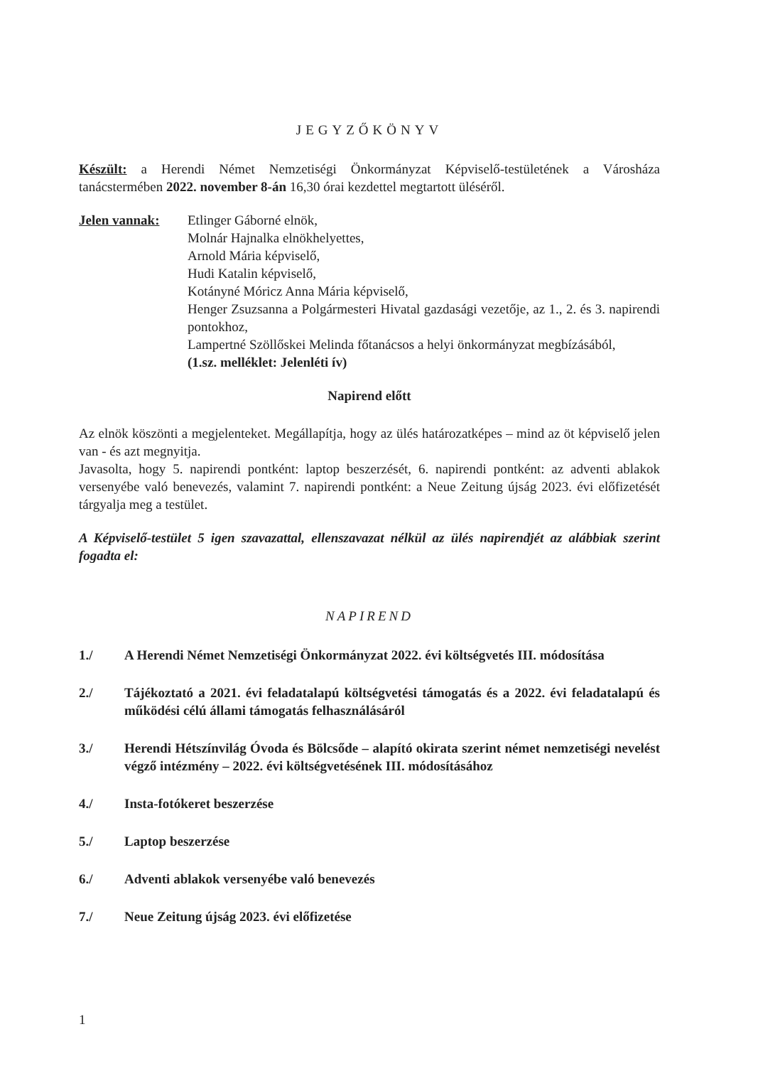JEGYZŐKÖNYV
Készült: a Herendi Német Nemzetiségi Önkormányzat Képviselő-testületének a Városháza tanácstermében 2022. november 8-án 16,30 órai kezdettel megtartott üléséről.
Jelen vannak: Etlinger Gáborné elnök,
Molnár Hajnalka elnökhelyettes,
Arnold Mária képviselő,
Hudi Katalin képviselő,
Kotányné Móricz Anna Mária képviselő,
Henger Zsuzsanna a Polgármesteri Hivatal gazdasági vezetője, az 1., 2. és 3. napirendi pontokhoz,
Lampertné Szöllőskei Melinda főtanácsos a helyi önkormányzat megbízásából,
(1.sz. melléklet: Jelenléti ív)
Napirend előtt
Az elnök köszönti a megjelenteket. Megállapítja, hogy az ülés határozatképes – mind az öt képviselő jelen van - és azt megnyitja.
Javasolta, hogy 5. napirendi pontként: laptop beszerzését, 6. napirendi pontként: az adventi ablakok versenyébe való benevezés, valamint 7. napirendi pontként: a Neue Zeitung újság 2023. évi előfizetését tárgyalja meg a testület.
A Képviselő-testület 5 igen szavazattal, ellenszavazat nélkül az ülés napirendjét az alábbiak szerint fogadta el:
NAPIREND
1./ A Herendi Német Nemzetiségi Önkormányzat 2022. évi költségvetés III. módosítása
2./ Tájékoztató a 2021. évi feladatalapú költségvetési támogatás és a 2022. évi feladatalapú és működési célú állami támogatás felhasználásáról
3./ Herendi Hétszínvilág Óvoda és Bölcsőde – alapító okirata szerint német nemzetiségi nevelést végző intézmény – 2022. évi költségvetésének III. módosításához
4./ Insta-fotókeret beszerzése
5./ Laptop beszerzése
6./ Adventi ablakok versenyébe való benevezés
7./ Neue Zeitung újság 2023. évi előfizetése
1